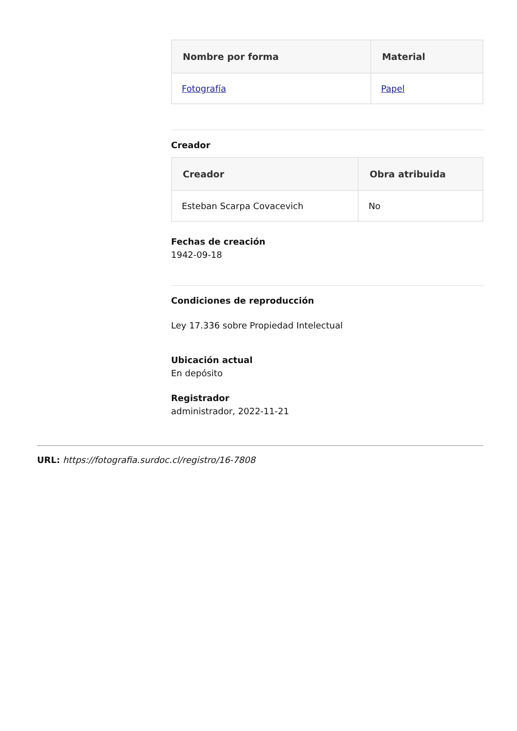| Nombre por forma | Material |
| --- | --- |
| Fotografía | Papel |
Creador
| Creador | Obra atribuida |
| --- | --- |
| Esteban Scarpa Covacevich | No |
Fechas de creación
1942-09-18
Condiciones de reproducción
Ley 17.336 sobre Propiedad Intelectual
Ubicación actual
En depósito
Registrador
administrador, 2022-11-21
URL: https://fotografia.surdoc.cl/registro/16-7808